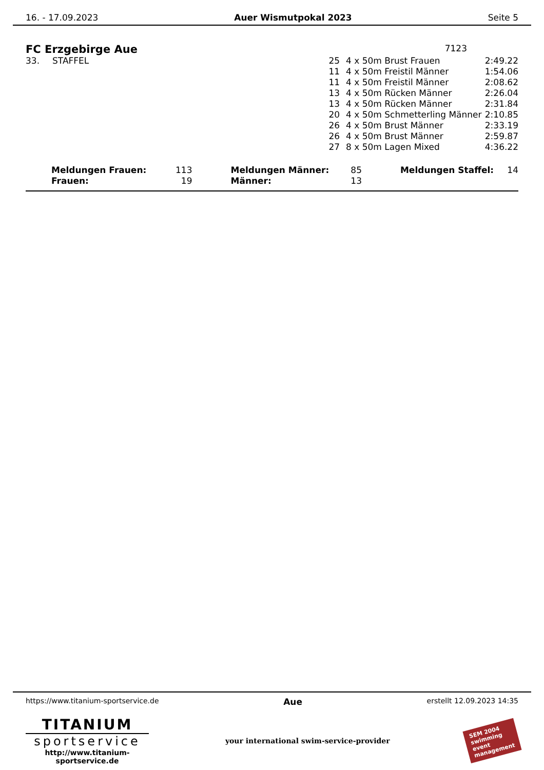16. - 17.09.2023 Auer Wismutpokal 2023 Seite 5
FC Erzgebirge Aue 7123
| 33. | STAFFEL | 25 | 4 x 50m Brust Frauen | 2:49.22 |
| | | 11 | 4 x 50m Freistil Männer | 1:54.06 |
| | | 11 | 4 x 50m Freistil Männer | 2:08.62 |
| | | 13 | 4 x 50m Rücken Männer | 2:26.04 |
| | | 13 | 4 x 50m Rücken Männer | 2:31.84 |
| | | 20 | 4 x 50m Schmetterling Männer | 2:10.85 |
| | | 26 | 4 x 50m Brust Männer | 2:33.19 |
| | | 26 | 4 x 50m Brust Männer | 2:59.87 |
| | | 27 | 8 x 50m Lagen Mixed | 4:36.22 |
| Meldungen Frauen: | 113 | Meldungen Männer: | 85 | Meldungen Staffel: | 14 |
| Frauen: | 19 | Männer: | 13 | | |
https://www.titanium-sportservice.de Aue erstellt 12.09.2023 14:35
TITANIUM
sportservice
http://www.titanium-sportservice.de
your international swim-service-provider
SEM 2004
swimming
event
management